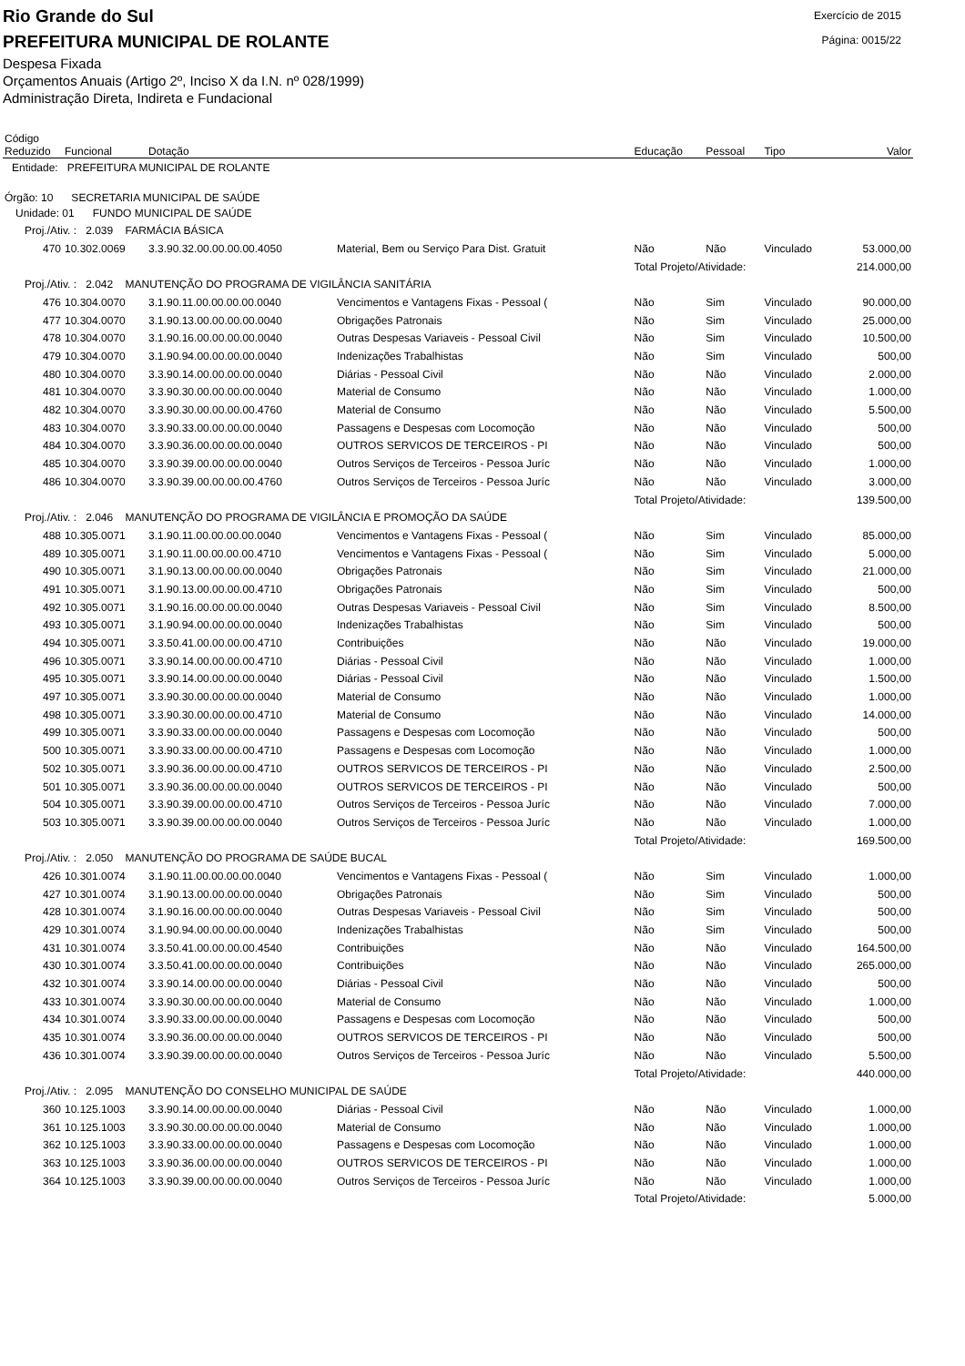Rio Grande do Sul
PREFEITURA MUNICIPAL DE ROLANTE
Exercício de 2015
Página: 0015/22
Despesa Fixada
Orçamentos Anuais (Artigo 2º, Inciso X da I.N. nº 028/1999)
Administração Direta, Indireta e Fundacional
| Código Reduzido | Funcional | Dotação | | Educação | Pessoal | Tipo | Valor |
| --- | --- | --- | --- | --- | --- | --- | --- |
| Entidade: PREFEITURA MUNICIPAL DE ROLANTE | | | | | | | |
| Órgão: 10 SECRETARIA MUNICIPAL DE SAÚDE | | | | | | | |
| Unidade: 01 FUNDO MUNICIPAL DE SAÚDE | | | | | | | |
| Proj./Ativ. : 2.039 FARMÁCIA BÁSICA | | | | | | | |
| 470 | 10.302.0069 | 3.3.90.32.00.00.00.00.4050 | Material, Bem ou Serviço Para Dist. Gratuit | Não | Não | Vinculado | 53.000,00 |
| | | | | Total Projeto/Atividade: | | | 214.000,00 |
| Proj./Ativ. : 2.042 MANUTENÇÃO DO PROGRAMA DE VIGILÂNCIA SANITÁRIA | | | | | | | |
| 476 | 10.304.0070 | 3.1.90.11.00.00.00.00.0040 | Vencimentos e Vantagens Fixas - Pessoal ( | Não | Sim | Vinculado | 90.000,00 |
| 477 | 10.304.0070 | 3.1.90.13.00.00.00.00.0040 | Obrigações Patronais | Não | Sim | Vinculado | 25.000,00 |
| 478 | 10.304.0070 | 3.1.90.16.00.00.00.00.0040 | Outras Despesas Variaveis - Pessoal Civil | Não | Sim | Vinculado | 10.500,00 |
| 479 | 10.304.0070 | 3.1.90.94.00.00.00.00.0040 | Indenizações Trabalhistas | Não | Sim | Vinculado | 500,00 |
| 480 | 10.304.0070 | 3.3.90.14.00.00.00.00.0040 | Diárias - Pessoal Civil | Não | Não | Vinculado | 2.000,00 |
| 481 | 10.304.0070 | 3.3.90.30.00.00.00.00.0040 | Material de Consumo | Não | Não | Vinculado | 1.000,00 |
| 482 | 10.304.0070 | 3.3.90.30.00.00.00.00.4760 | Material de Consumo | Não | Não | Vinculado | 5.500,00 |
| 483 | 10.304.0070 | 3.3.90.33.00.00.00.00.0040 | Passagens e Despesas com Locomoção | Não | Não | Vinculado | 500,00 |
| 484 | 10.304.0070 | 3.3.90.36.00.00.00.00.0040 | OUTROS SERVICOS DE TERCEIROS - PI | Não | Não | Vinculado | 500,00 |
| 485 | 10.304.0070 | 3.3.90.39.00.00.00.00.0040 | Outros Serviços de Terceiros - Pessoa Juríc | Não | Não | Vinculado | 1.000,00 |
| 486 | 10.304.0070 | 3.3.90.39.00.00.00.00.4760 | Outros Serviços de Terceiros - Pessoa Juríc | Não | Não | Vinculado | 3.000,00 |
| | | | | Total Projeto/Atividade: | | | 139.500,00 |
| Proj./Ativ. : 2.046 MANUTENÇÃO DO PROGRAMA DE VIGILÂNCIA E PROMOÇÃO DA SAÚDE | | | | | | | |
| 488 | 10.305.0071 | 3.1.90.11.00.00.00.00.0040 | Vencimentos e Vantagens Fixas - Pessoal ( | Não | Sim | Vinculado | 85.000,00 |
| 489 | 10.305.0071 | 3.1.90.11.00.00.00.00.4710 | Vencimentos e Vantagens Fixas - Pessoal ( | Não | Sim | Vinculado | 5.000,00 |
| 490 | 10.305.0071 | 3.1.90.13.00.00.00.00.0040 | Obrigações Patronais | Não | Sim | Vinculado | 21.000,00 |
| 491 | 10.305.0071 | 3.1.90.13.00.00.00.00.4710 | Obrigações Patronais | Não | Sim | Vinculado | 500,00 |
| 492 | 10.305.0071 | 3.1.90.16.00.00.00.00.0040 | Outras Despesas Variaveis - Pessoal Civil | Não | Sim | Vinculado | 8.500,00 |
| 493 | 10.305.0071 | 3.1.90.94.00.00.00.00.0040 | Indenizações Trabalhistas | Não | Sim | Vinculado | 500,00 |
| 494 | 10.305.0071 | 3.3.50.41.00.00.00.00.4710 | Contribuições | Não | Não | Vinculado | 19.000,00 |
| 496 | 10.305.0071 | 3.3.90.14.00.00.00.00.4710 | Diárias - Pessoal Civil | Não | Não | Vinculado | 1.000,00 |
| 495 | 10.305.0071 | 3.3.90.14.00.00.00.00.0040 | Diárias - Pessoal Civil | Não | Não | Vinculado | 1.500,00 |
| 497 | 10.305.0071 | 3.3.90.30.00.00.00.00.0040 | Material de Consumo | Não | Não | Vinculado | 1.000,00 |
| 498 | 10.305.0071 | 3.3.90.30.00.00.00.00.4710 | Material de Consumo | Não | Não | Vinculado | 14.000,00 |
| 499 | 10.305.0071 | 3.3.90.33.00.00.00.00.0040 | Passagens e Despesas com Locomoção | Não | Não | Vinculado | 500,00 |
| 500 | 10.305.0071 | 3.3.90.33.00.00.00.00.4710 | Passagens e Despesas com Locomoção | Não | Não | Vinculado | 1.000,00 |
| 502 | 10.305.0071 | 3.3.90.36.00.00.00.00.4710 | OUTROS SERVICOS DE TERCEIROS - PI | Não | Não | Vinculado | 2.500,00 |
| 501 | 10.305.0071 | 3.3.90.36.00.00.00.00.0040 | OUTROS SERVICOS DE TERCEIROS - PI | Não | Não | Vinculado | 500,00 |
| 504 | 10.305.0071 | 3.3.90.39.00.00.00.00.4710 | Outros Serviços de Terceiros - Pessoa Juríc | Não | Não | Vinculado | 7.000,00 |
| 503 | 10.305.0071 | 3.3.90.39.00.00.00.00.0040 | Outros Serviços de Terceiros - Pessoa Juríc | Não | Não | Vinculado | 1.000,00 |
| | | | | Total Projeto/Atividade: | | | 169.500,00 |
| Proj./Ativ. : 2.050 MANUTENÇÃO DO PROGRAMA DE SAÚDE BUCAL | | | | | | | |
| 426 | 10.301.0074 | 3.1.90.11.00.00.00.00.0040 | Vencimentos e Vantagens Fixas - Pessoal ( | Não | Sim | Vinculado | 1.000,00 |
| 427 | 10.301.0074 | 3.1.90.13.00.00.00.00.0040 | Obrigações Patronais | Não | Sim | Vinculado | 500,00 |
| 428 | 10.301.0074 | 3.1.90.16.00.00.00.00.0040 | Outras Despesas Variaveis - Pessoal Civil | Não | Sim | Vinculado | 500,00 |
| 429 | 10.301.0074 | 3.1.90.94.00.00.00.00.0040 | Indenizações Trabalhistas | Não | Sim | Vinculado | 500,00 |
| 431 | 10.301.0074 | 3.3.50.41.00.00.00.00.4540 | Contribuições | Não | Não | Vinculado | 164.500,00 |
| 430 | 10.301.0074 | 3.3.50.41.00.00.00.00.0040 | Contribuições | Não | Não | Vinculado | 265.000,00 |
| 432 | 10.301.0074 | 3.3.90.14.00.00.00.00.0040 | Diárias - Pessoal Civil | Não | Não | Vinculado | 500,00 |
| 433 | 10.301.0074 | 3.3.90.30.00.00.00.00.0040 | Material de Consumo | Não | Não | Vinculado | 1.000,00 |
| 434 | 10.301.0074 | 3.3.90.33.00.00.00.00.0040 | Passagens e Despesas com Locomoção | Não | Não | Vinculado | 500,00 |
| 435 | 10.301.0074 | 3.3.90.36.00.00.00.00.0040 | OUTROS SERVICOS DE TERCEIROS - PI | Não | Não | Vinculado | 500,00 |
| 436 | 10.301.0074 | 3.3.90.39.00.00.00.00.0040 | Outros Serviços de Terceiros - Pessoa Juríc | Não | Não | Vinculado | 5.500,00 |
| | | | | Total Projeto/Atividade: | | | 440.000,00 |
| Proj./Ativ. : 2.095 MANUTENÇÃO DO CONSELHO MUNICIPAL DE SAÚDE | | | | | | | |
| 360 | 10.125.1003 | 3.3.90.14.00.00.00.00.0040 | Diárias - Pessoal Civil | Não | Não | Vinculado | 1.000,00 |
| 361 | 10.125.1003 | 3.3.90.30.00.00.00.00.0040 | Material de Consumo | Não | Não | Vinculado | 1.000,00 |
| 362 | 10.125.1003 | 3.3.90.33.00.00.00.00.0040 | Passagens e Despesas com Locomoção | Não | Não | Vinculado | 1.000,00 |
| 363 | 10.125.1003 | 3.3.90.36.00.00.00.00.0040 | OUTROS SERVICOS DE TERCEIROS - PI | Não | Não | Vinculado | 1.000,00 |
| 364 | 10.125.1003 | 3.3.90.39.00.00.00.00.0040 | Outros Serviços de Terceiros - Pessoa Juríc | Não | Não | Vinculado | 1.000,00 |
| | | | | Total Projeto/Atividade: | | | 5.000,00 |